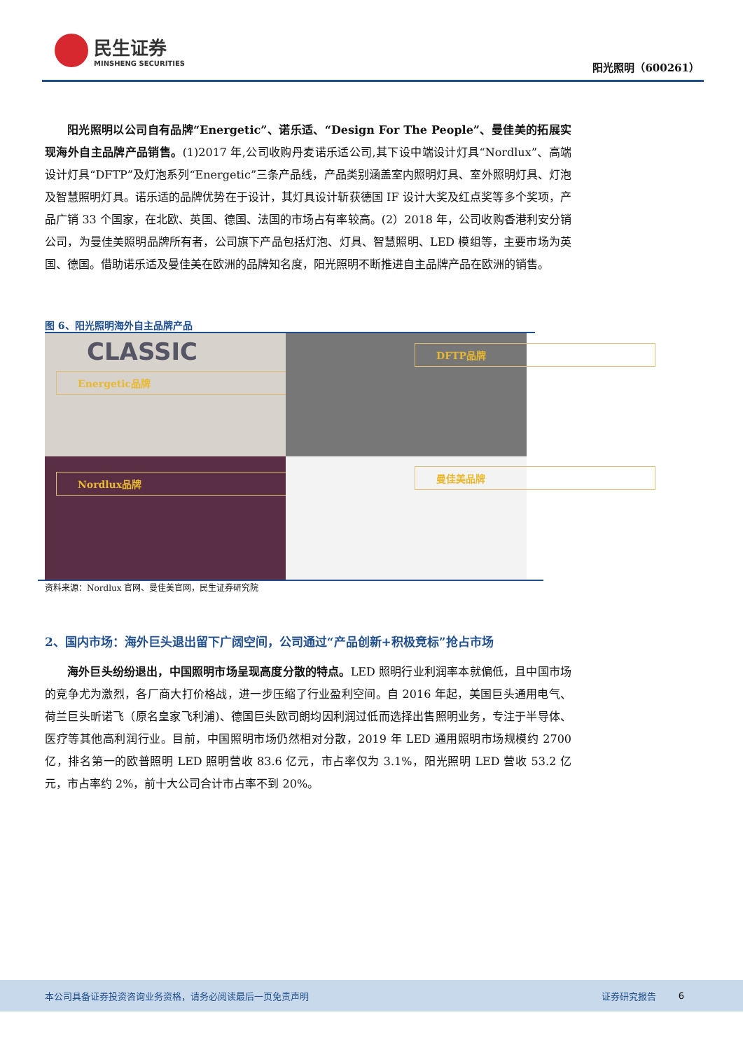民生证券
MINSHENG SECURITIES
阳光照明（600261）
阳光照明以公司自有品牌“Energetic”、诺乐适、“Design For The People”、曼佳美的拓展实现海外自主品牌产品销售。(1)2017 年,公司收购丹麦诺乐适公司,其下设中端设计灯具“Nordlux”、高端设计灯具“DFTP”及灯泡系列“Energetic”三条产品线，产品类别涵盖室内照明灯具、室外照明灯具、灯泡及智慧照明灯具。诺乐适的品牌优势在于设计，其灯具设计斩获德国 IF 设计大奖及红点奖等多个奖项，产品广销 33 个国家，在北欧、英国、德国、法国的市场占有率较高。(2）2018 年，公司收购香港利安分销公司，为曼佳美照明品牌所有者，公司旗下产品包括灯泡、灯具、智慧照明、LED 模组等，主要市场为英国、德国。借助诺乐适及曼佳美在欧洲的品牌知名度，阳光照明不断推进自主品牌产品在欧洲的销售。
图 6、阳光照明海外自主品牌产品
CLASSIC
Energetic品牌
DFTP品牌
Nordlux品牌
曼佳美品牌
资料来源：Nordlux 官网、曼佳美官网，民生证券研究院
2、国内市场：海外巨头退出留下广阔空间，公司通过“产品创新+积极竞标”抢占市场
海外巨头纷纷退出，中国照明市场呈现高度分散的特点。LED 照明行业利润率本就偏低，且中国市场的竞争尤为激烈，各厂商大打价格战，进一步压缩了行业盈利空间。自 2016 年起，美国巨头通用电气、荷兰巨头昕诺飞（原名皇家飞利浦)、德国巨头欧司朗均因利润过低而选择出售照明业务，专注于半导体、医疗等其他高利润行业。目前，中国照明市场仍然相对分散，2019 年 LED 通用照明市场规模约 2700 亿，排名第一的欧普照明 LED 照明营收 83.6 亿元，市占率仅为 3.1%，阳光照明 LED 营收 53.2 亿元，市占率约 2%，前十大公司合计市占率不到 20%。
本公司具备证券投资咨询业务资格，请务必阅读最后一页免责声明 证券研究报告 6